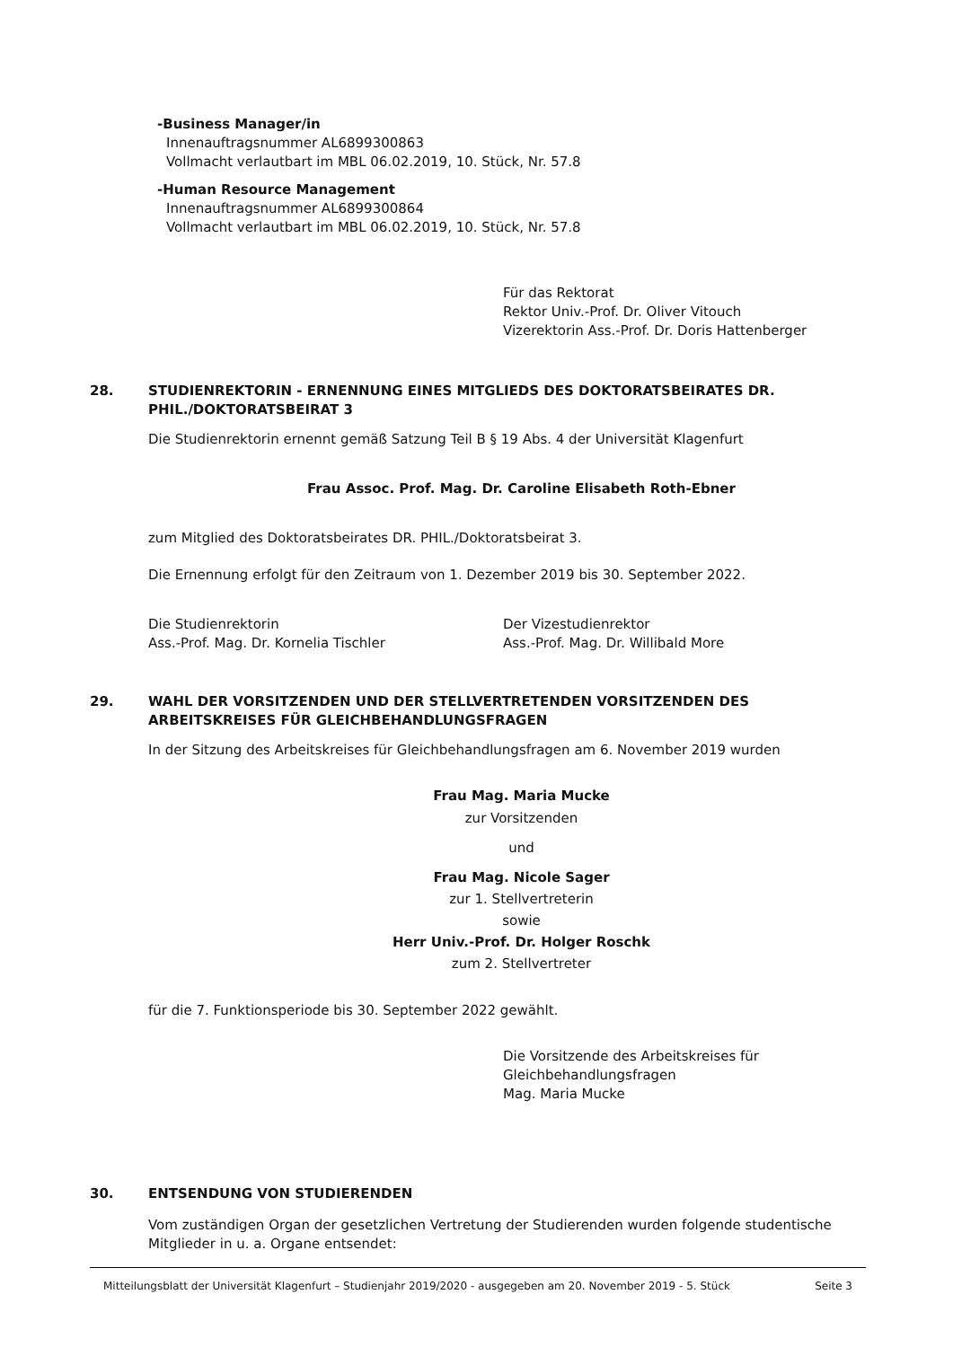-Business Manager/in
Innenauftragsnummer AL6899300863
Vollmacht verlautbart im MBL 06.02.2019, 10. Stück, Nr. 57.8
-Human Resource Management
Innenauftragsnummer AL6899300864
Vollmacht verlautbart im MBL 06.02.2019, 10. Stück, Nr. 57.8
Für das Rektorat
Rektor Univ.-Prof. Dr. Oliver Vitouch
Vizerektorin Ass.-Prof. Dr. Doris Hattenberger
28. STUDIENREKTORIN - ERNENNUNG EINES MITGLIEDS DES DOKTORATSBEIRATES DR. PHIL./DOKTORATSBEIRAT 3
Die Studienrektorin ernennt gemäß Satzung Teil B § 19 Abs. 4 der Universität Klagenfurt
Frau Assoc. Prof. Mag. Dr. Caroline Elisabeth Roth-Ebner
zum Mitglied des Doktoratsbeirates DR. PHIL./Doktoratsbeirat 3.
Die Ernennung erfolgt für den Zeitraum von 1. Dezember 2019 bis 30. September 2022.
Die Studienrektorin
Ass.-Prof. Mag. Dr. Kornelia Tischler
Der Vizestudienrektor
Ass.-Prof. Mag. Dr. Willibald More
29. WAHL DER VORSITZENDEN UND DER STELLVERTRETENDEN VORSITZENDEN DES ARBEITSKREISES FÜR GLEICHBEHANDLUNGSFRAGEN
In der Sitzung des Arbeitskreises für Gleichbehandlungsfragen am 6. November 2019 wurden
Frau Mag. Maria Mucke
zur Vorsitzenden
und
Frau Mag. Nicole Sager
zur 1. Stellvertreterin
sowie
Herr Univ.-Prof. Dr. Holger Roschk
zum 2. Stellvertreter
für die 7. Funktionsperiode bis 30. September 2022 gewählt.
Die Vorsitzende des Arbeitskreises für
Gleichbehandlungsfragen
Mag. Maria Mucke
30. ENTSENDUNG VON STUDIERENDEN
Vom zuständigen Organ der gesetzlichen Vertretung der Studierenden wurden folgende studentische Mitglieder in u. a. Organe entsendet:
Mitteilungsblatt der Universität Klagenfurt – Studienjahr 2019/2020 - ausgegeben am 20. November 2019 - 5. Stück Seite 3